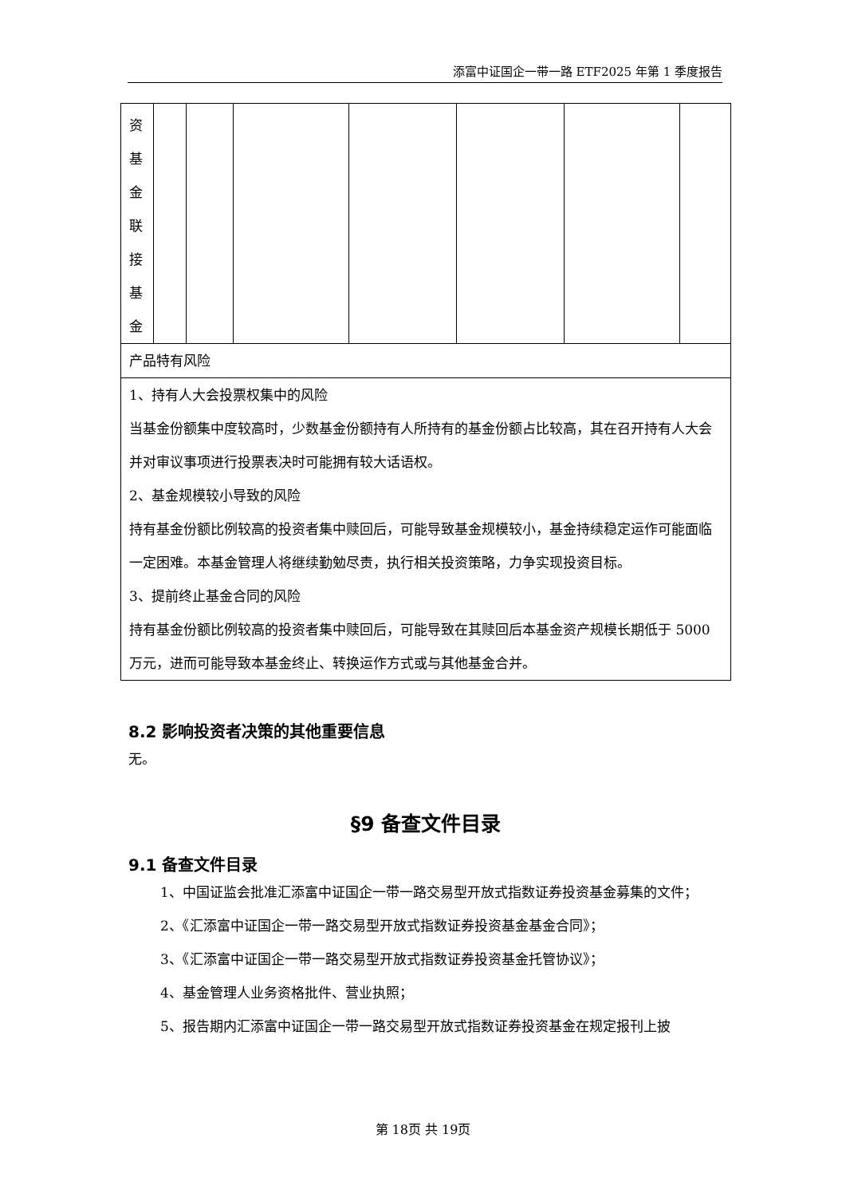添富中证国企一带一路 ETF2025 年第 1 季度报告
| 资 基 金 联 接 基 金 | | | | | | | |
| 产品特有风险 | | | | | | | |
| 1、持有人大会投票权集中的风险 当基金份额集中度较高时，少数基金份额持有人所持有的基金份额占比较高，其在召开持有人大会并对审议事项进行投票表决时可能拥有较大话语权。 2、基金规模较小导致的风险 持有基金份额比例较高的投资者集中赎回后，可能导致基金规模较小，基金持续稳定运作可能面临一定困难。本基金管理人将继续勤勉尽责，执行相关投资策略，力争实现投资目标。 3、提前终止基金合同的风险 持有基金份额比例较高的投资者集中赎回后，可能导致在其赎回后本基金资产规模长期低于 5000 万元，进而可能导致本基金终止、转换运作方式或与其他基金合并。 | | | | | | | |
8.2 影响投资者决策的其他重要信息
无。
§9 备查文件目录
9.1 备查文件目录
1、中国证监会批准汇添富中证国企一带一路交易型开放式指数证券投资基金募集的文件；
2、《汇添富中证国企一带一路交易型开放式指数证券投资基金基金合同》；
3、《汇添富中证国企一带一路交易型开放式指数证券投资基金托管协议》；
4、基金管理人业务资格批件、营业执照；
5、报告期内汇添富中证国企一带一路交易型开放式指数证券投资基金在规定报刊上披
第 18页 共 19页